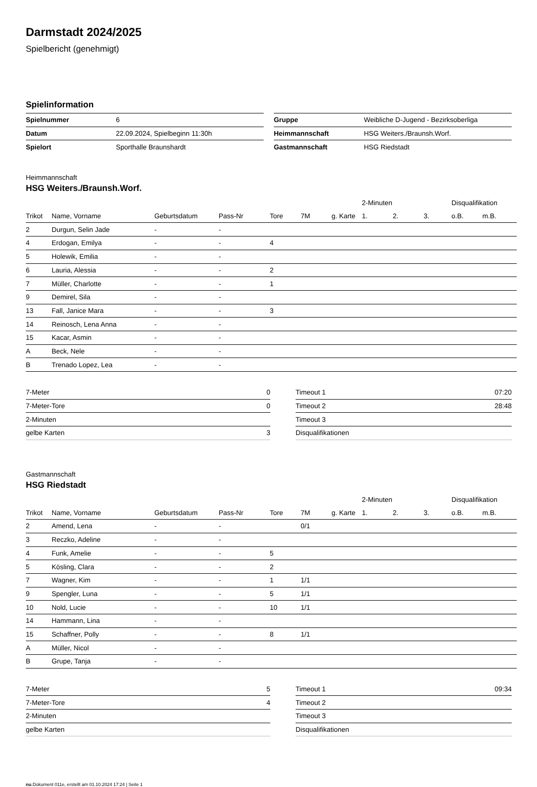Darmstadt 2024/2025
Spielbericht (genehmigt)
Spielinformation
| Spielnummer | 6 |
| Datum | 22.09.2024, Spielbeginn 11:30h |
| Spielort | Sporthalle Braunshardt |
| Gruppe | Weibliche D-Jugend - Bezirksoberliga |
| Heimmannschaft | HSG Weiters./Braunsh.Worf. |
| Gastmannschaft | HSG Riedstadt |
Heimmannschaft
HSG Weiters./Braunsh.Worf.
| | | | | | | | 2-Minuten | | | Disqualifikation | |
| --- | --- | --- | --- | --- | --- | --- | --- | --- | --- | --- | --- |
| Trikot | Name, Vorname | Geburtsdatum | Pass-Nr | Tore | 7M | g. Karte | 1. | 2. | 3. | o.B. | m.B. |
| 2 | Durgun, Selin Jade | - | - | | | | | | | | |
| 4 | Erdogan, Emilya | - | - | 4 | | | | | | | |
| 5 | Holewik, Emilia | - | - | | | | | | | | |
| 6 | Lauria, Alessia | - | - | 2 | | | | | | | |
| 7 | Müller, Charlotte | - | - | 1 | | | | | | | |
| 9 | Demirel, Sila | - | - | | | | | | | | |
| 13 | Fall, Janice Mara | - | - | 3 | | | | | | | |
| 14 | Reinosch, Lena Anna | - | - | | | | | | | | |
| 15 | Kacar, Asmin | - | - | | | | | | | | |
| A | Beck, Nele | - | - | | | | | | | | |
| B | Trenado Lopez, Lea | - | - | | | | | | | | |
| 7-Meter | 0 |
| 7-Meter-Tore | 0 |
| 2-Minuten | |
| gelbe Karten | 3 |
| Timeout 1 | 07:20 |
| Timeout 2 | 28:48 |
| Timeout 3 | |
| Disqualifikationen | |
Gastmannschaft
HSG Riedstadt
| | | | | | | | 2-Minuten | | | Disqualifikation | |
| --- | --- | --- | --- | --- | --- | --- | --- | --- | --- | --- | --- |
| Trikot | Name, Vorname | Geburtsdatum | Pass-Nr | Tore | 7M | g. Karte | 1. | 2. | 3. | o.B. | m.B. |
| 2 | Amend, Lena | - | - | | 0/1 | | | | | | |
| 3 | Reczko, Adeline | - | - | | | | | | | | |
| 4 | Funk, Amelie | - | - | 5 | | | | | | | |
| 5 | Kösling, Clara | - | - | 2 | | | | | | | |
| 7 | Wagner, Kim | - | - | 1 | 1/1 | | | | | | |
| 9 | Spengler, Luna | - | - | 5 | 1/1 | | | | | | |
| 10 | Nold, Lucie | - | - | 10 | 1/1 | | | | | | |
| 14 | Hammann, Lina | - | - | | | | | | | | |
| 15 | Schaffner, Polly | - | - | 8 | 1/1 | | | | | | |
| A | Müller, Nicol | - | - | | | | | | | | |
| B | Grupe, Tanja | - | - | | | | | | | | |
| 7-Meter | 5 |
| 7-Meter-Tore | 4 |
| 2-Minuten | |
| gelbe Karten | |
| Timeout 1 | 09:34 |
| Timeout 2 | |
| Timeout 3 | |
| Disqualifikationen | |
nu.Dokument 011e, erstellt am 01.10.2024 17:24 | Seite 1